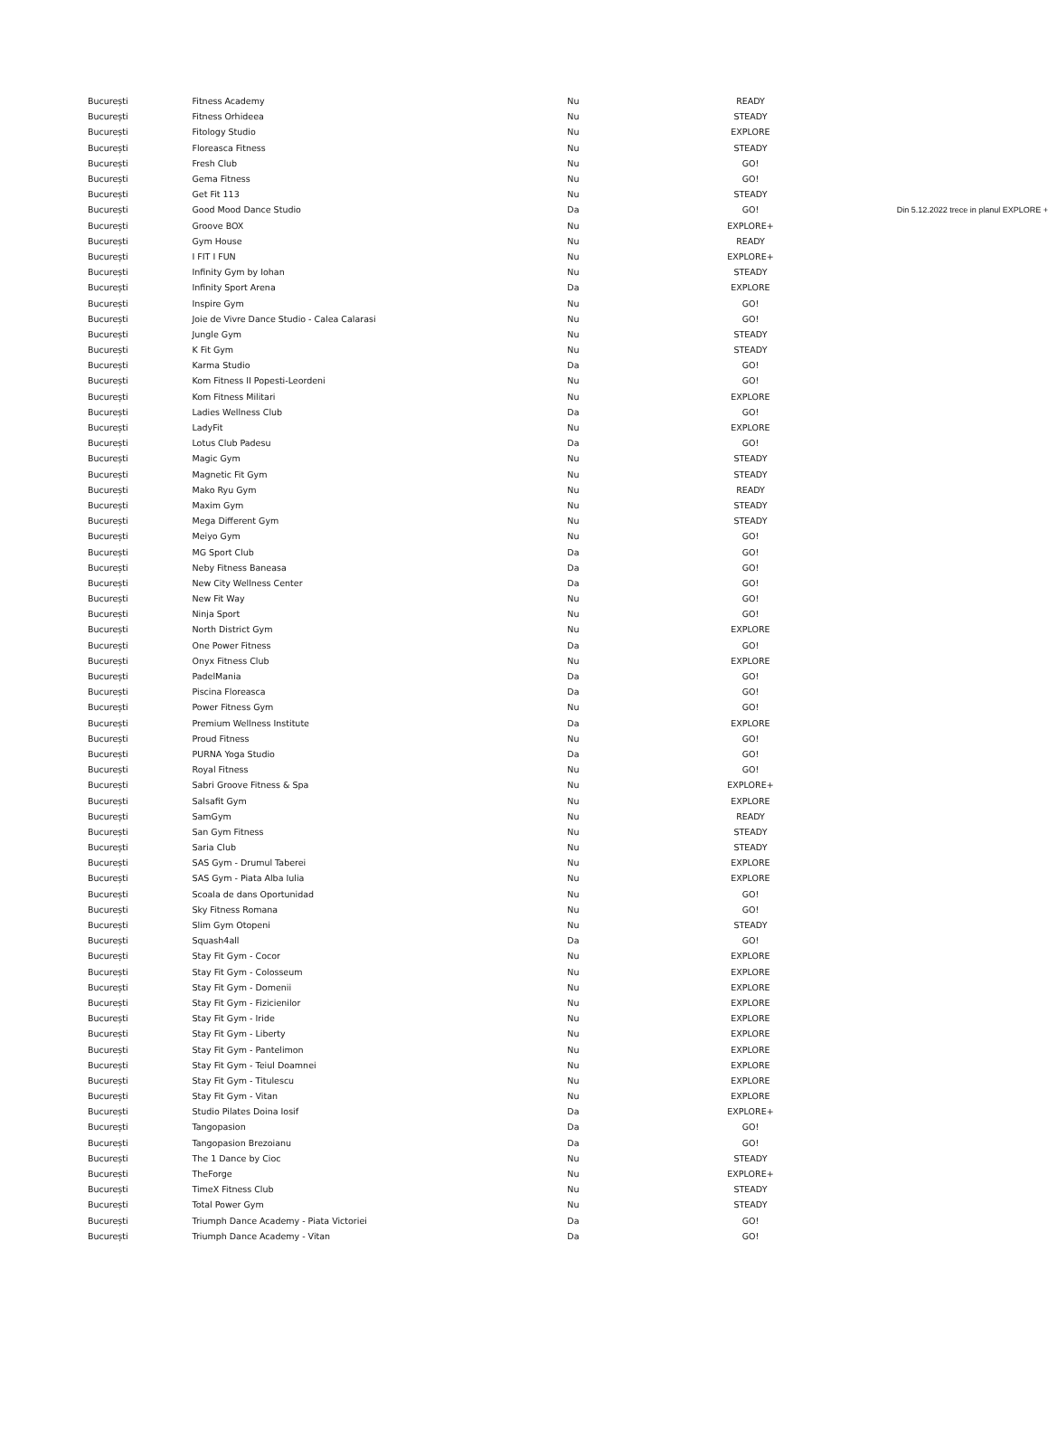| București | Fitness Academy | Nu | READY | |
| București | Fitness Orhideea | Nu | STEADY | |
| București | Fitology Studio | Nu | EXPLORE | |
| București | Floreasca Fitness | Nu | STEADY | |
| București | Fresh Club | Nu | GO! | |
| București | Gema Fitness | Nu | GO! | |
| București | Get Fit 113 | Nu | STEADY | |
| București | Good Mood Dance Studio | Da | GO! | Din 5.12.2022 trece in planul EXPLORE + |
| București | Groove BOX | Nu | EXPLORE+ | |
| București | Gym House | Nu | READY | |
| București | I FIT I FUN | Nu | EXPLORE+ | |
| București | Infinity Gym by Iohan | Nu | STEADY | |
| București | Infinity Sport Arena | Da | EXPLORE | |
| București | Inspire Gym | Nu | GO! | |
| București | Joie de Vivre Dance Studio - Calea Calarasi | Nu | GO! | |
| București | Jungle Gym | Nu | STEADY | |
| București | K Fit Gym | Nu | STEADY | |
| București | Karma Studio | Da | GO! | |
| București | Kom Fitness II Popesti-Leordeni | Nu | GO! | |
| București | Kom Fitness Militari | Nu | EXPLORE | |
| București | Ladies Wellness Club | Da | GO! | |
| București | LadyFit | Nu | EXPLORE | |
| București | Lotus Club Padesu | Da | GO! | |
| București | Magic Gym | Nu | STEADY | |
| București | Magnetic Fit Gym | Nu | STEADY | |
| București | Mako Ryu Gym | Nu | READY | |
| București | Maxim Gym | Nu | STEADY | |
| București | Mega Different Gym | Nu | STEADY | |
| București | Meiyo Gym | Nu | GO! | |
| București | MG Sport Club | Da | GO! | |
| București | Neby Fitness Baneasa | Da | GO! | |
| București | New City Wellness Center | Da | GO! | |
| București | New Fit Way | Nu | GO! | |
| București | Ninja Sport | Nu | GO! | |
| București | North District Gym | Nu | EXPLORE | |
| București | One Power Fitness | Da | GO! | |
| București | Onyx Fitness Club | Nu | EXPLORE | |
| București | PadelMania | Da | GO! | |
| București | Piscina Floreasca | Da | GO! | |
| București | Power Fitness Gym | Nu | GO! | |
| București | Premium Wellness Institute | Da | EXPLORE | |
| București | Proud Fitness | Nu | GO! | |
| București | PURNA Yoga Studio | Da | GO! | |
| București | Royal Fitness | Nu | GO! | |
| București | Sabri Groove Fitness & Spa | Nu | EXPLORE+ | |
| București | Salsafit Gym | Nu | EXPLORE | |
| București | SamGym | Nu | READY | |
| București | San Gym Fitness | Nu | STEADY | |
| București | Saria Club | Nu | STEADY | |
| București | SAS Gym - Drumul Taberei | Nu | EXPLORE | |
| București | SAS Gym - Piata Alba Iulia | Nu | EXPLORE | |
| București | Scoala de dans Oportunidad | Nu | GO! | |
| București | Sky Fitness Romana | Nu | GO! | |
| București | Slim Gym Otopeni | Nu | STEADY | |
| București | Squash4all | Da | GO! | |
| București | Stay Fit Gym - Cocor | Nu | EXPLORE | |
| București | Stay Fit Gym - Colosseum | Nu | EXPLORE | |
| București | Stay Fit Gym - Domenii | Nu | EXPLORE | |
| București | Stay Fit Gym - Fizicienilor | Nu | EXPLORE | |
| București | Stay Fit Gym - Iride | Nu | EXPLORE | |
| București | Stay Fit Gym - Liberty | Nu | EXPLORE | |
| București | Stay Fit Gym - Pantelimon | Nu | EXPLORE | |
| București | Stay Fit Gym - Teiul Doamnei | Nu | EXPLORE | |
| București | Stay Fit Gym - Titulescu | Nu | EXPLORE | |
| București | Stay Fit Gym - Vitan | Nu | EXPLORE | |
| București | Studio Pilates Doina Iosif | Da | EXPLORE+ | |
| București | Tangopasion | Da | GO! | |
| București | Tangopasion Brezoianu | Da | GO! | |
| București | The 1 Dance by Cioc | Nu | STEADY | |
| București | TheForge | Nu | EXPLORE+ | |
| București | TimeX Fitness Club | Nu | STEADY | |
| București | Total Power Gym | Nu | STEADY | |
| București | Triumph Dance Academy - Piata Victoriei | Da | GO! | |
| București | Triumph Dance Academy - Vitan | Da | GO! | |